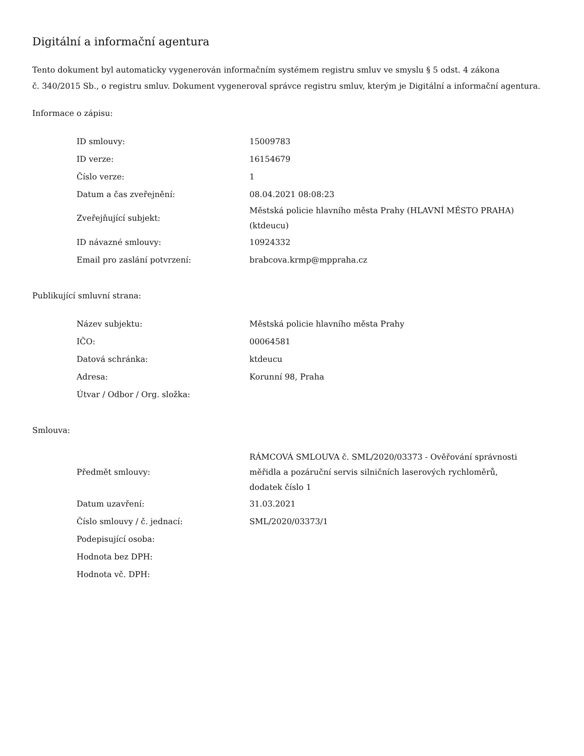Digitální a informační agentura
Tento dokument byl automaticky vygenerován informačním systémem registru smluv ve smyslu § 5 odst. 4 zákona
č. 340/2015 Sb., o registru smluv. Dokument vygeneroval správce registru smluv, kterým je Digitální a informační agentura.
Informace o zápisu:
| ID smlouvy: | 15009783 |
| ID verze: | 16154679 |
| Číslo verze: | 1 |
| Datum a čas zveřejnění: | 08.04.2021 08:08:23 |
| Zveřejňující subjekt: | Městská policie hlavního města Prahy (HLAVNÍ MĚSTO PRAHA) (ktdeucu) |
| ID návazné smlouvy: | 10924332 |
| Email pro zaslání potvrzení: | brabcova.krmp@mppraha.cz |
Publikující smluvní strana:
| Název subjektu: | Městská policie hlavního města Prahy |
| IČO: | 00064581 |
| Datová schránka: | ktdeucu |
| Adresa: | Korunní 98, Praha |
| Útvar / Odbor / Org. složka: | |
Smlouva:
| Předmět smlouvy: | RÁMCOVÁ SMLOUVA č. SML/2020/03373 - Ověřování správnosti měřidla a pozáruční servis silničních laserových rychloměrů, dodatek číslo 1 |
| Datum uzavření: | 31.03.2021 |
| Číslo smlouvy / č. jednací: | SML/2020/03373/1 |
| Podepisující osoba: | |
| Hodnota bez DPH: | |
| Hodnota vč. DPH: | |